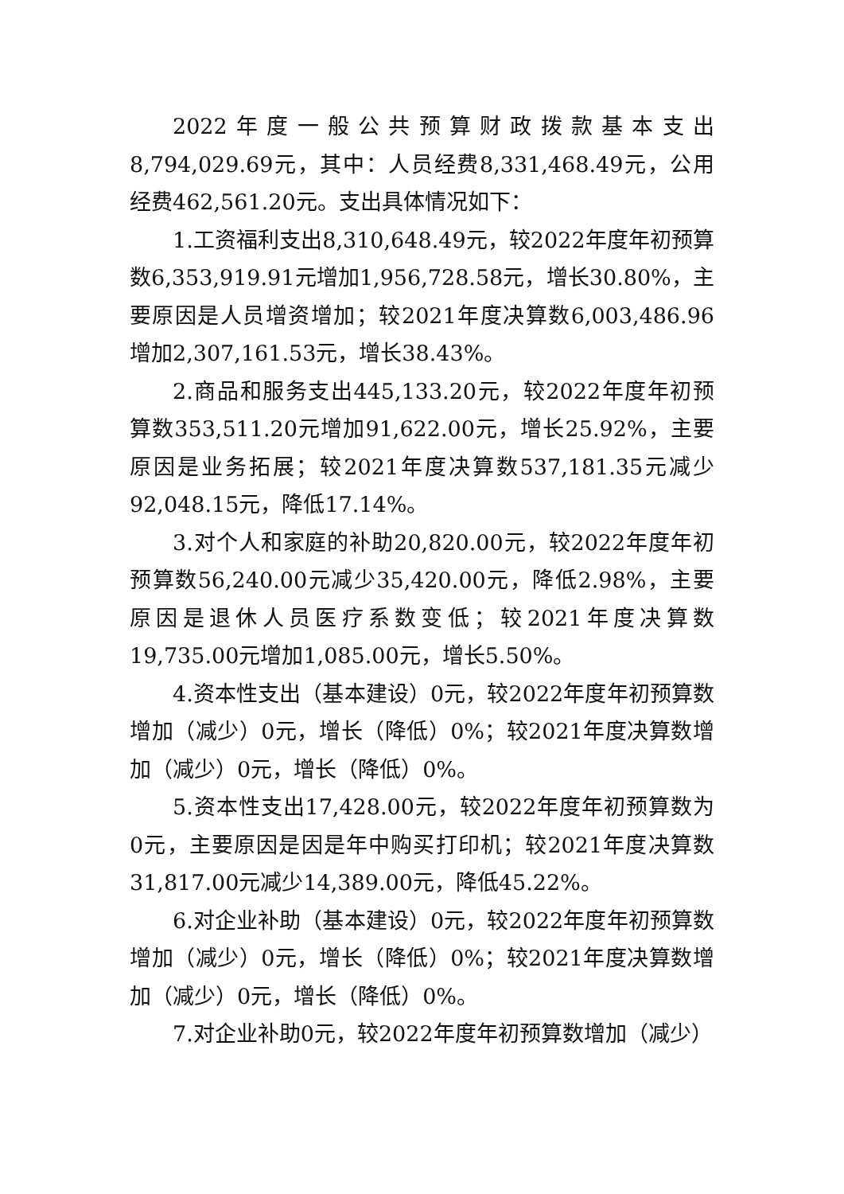2022年度一般公共预算财政拨款基本支出8,794,029.69元，其中：人员经费8,331,468.49元，公用经费462,561.20元。支出具体情况如下：
1.工资福利支出8,310,648.49元，较2022年度年初预算数6,353,919.91元增加1,956,728.58元，增长30.80%，主要原因是人员增资增加；较2021年度决算数6,003,486.96增加2,307,161.53元，增长38.43%。
2.商品和服务支出445,133.20元，较2022年度年初预算数353,511.20元增加91,622.00元，增长25.92%，主要原因是业务拓展；较2021年度决算数537,181.35元减少92,048.15元，降低17.14%。
3.对个人和家庭的补助20,820.00元，较2022年度年初预算数56,240.00元减少35,420.00元，降低2.98%，主要原因是退休人员医疗系数变低；较2021年度决算数19,735.00元增加1,085.00元，增长5.50%。
4.资本性支出（基本建设）0元，较2022年度年初预算数增加（减少）0元，增长（降低）0%；较2021年度决算数增加（减少）0元，增长（降低）0%。
5.资本性支出17,428.00元，较2022年度年初预算数为0元，主要原因是因是年中购买打印机；较2021年度决算数31,817.00元减少14,389.00元，降低45.22%。
6.对企业补助（基本建设）0元，较2022年度年初预算数增加（减少）0元，增长（降低）0%；较2021年度决算数增加（减少）0元，增长（降低）0%。
7.对企业补助0元，较2022年度年初预算数增加（减少）